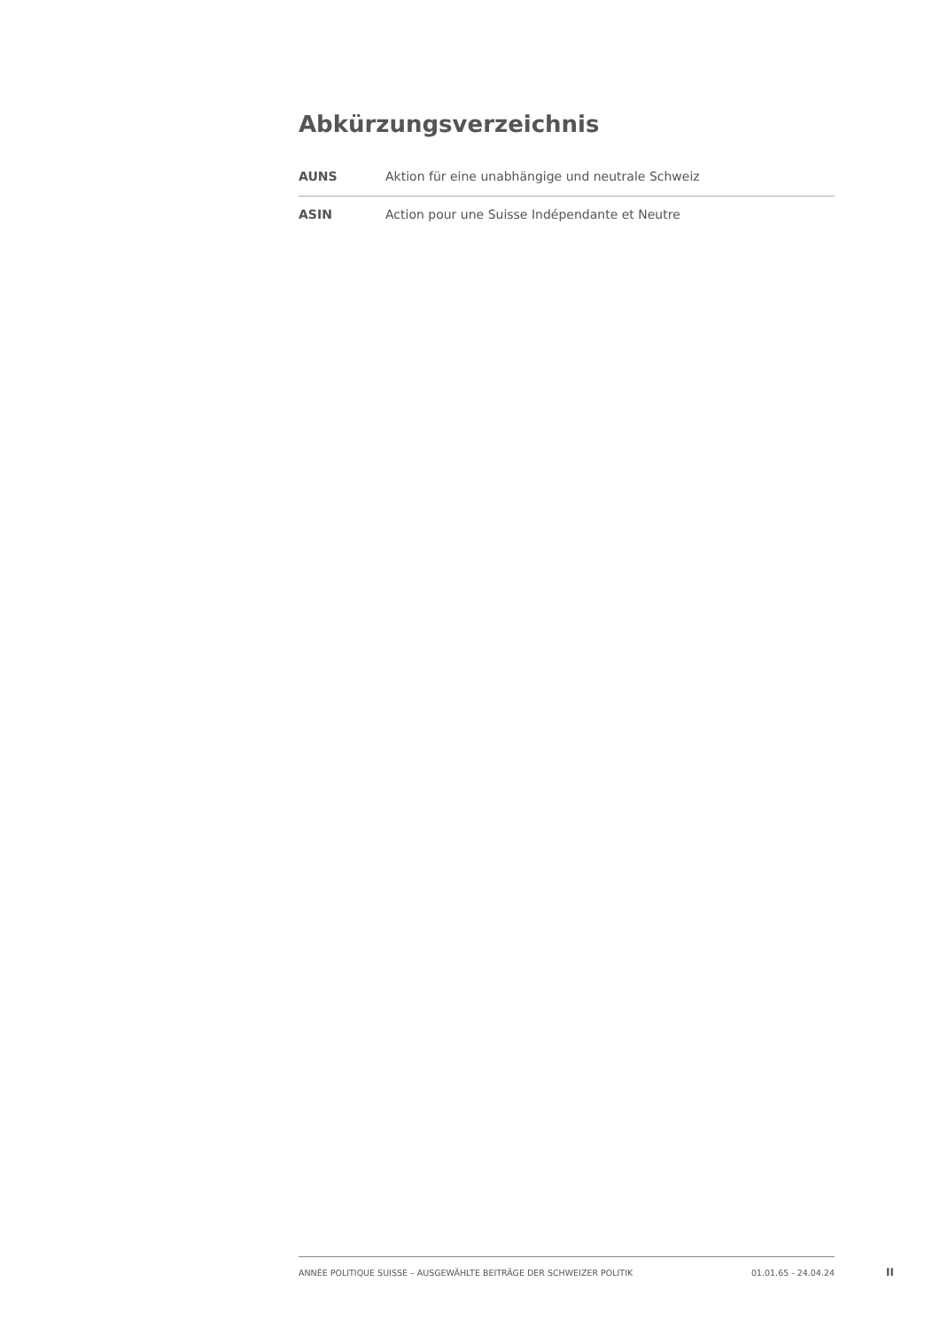Abkürzungsverzeichnis
| AUNS | Aktion für eine unabhängige und neutrale Schweiz |
| ASIN | Action pour une Suisse Indépendante et Neutre |
ANNÉE POLITIQUE SUISSE – AUSGEWÄHLTE BEITRÄGE DER SCHWEIZER POLITIK 01.01.65 - 24.04.24
II